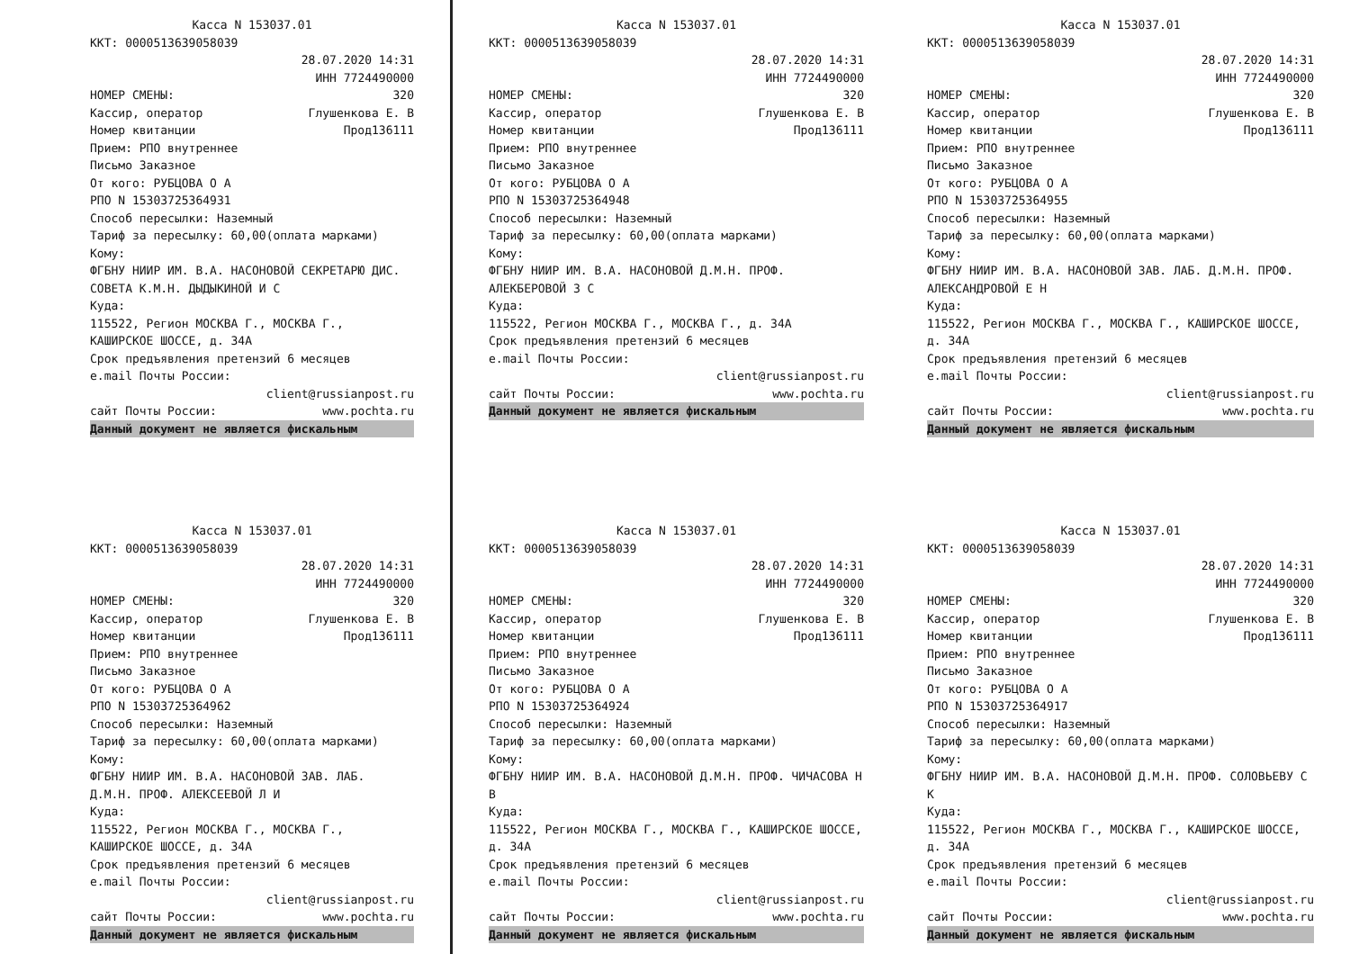Касса N 153037.01
ККТ: 0000513639058039
28.07.2020 14:31
ИНН 7724490000
НОМЕР СМЕНЫ: 320
Кассир, оператор Глушенкова Е. В
Номер квитанции Прод136111
Прием: РПО внутреннее
Письмо Заказное
От кого: РУБЦОВА О А
РПО N 15303725364931
Способ пересылки: Наземный
Тариф за пересылку: 60,00(оплата марками)
Кому:
ФГБНУ НИИР ИМ. В.А. НАСОНОВОЙ СЕКРЕТАРЮ ДИС. СОВЕТА К.М.Н. ДЫДЫКИНОЙ И С
Куда:
115522, Регион МОСКВА Г., МОСКВА Г., КАШИРСКОЕ ШОССЕ, д. 34А
Срок предъявления претензий 6 месяцев
e.mail Почты России:
client@russianpost.ru
сайт Почты России: www.pochta.ru
Данный документ не является фискальным
Касса N 153037.01
ККТ: 0000513639058039
28.07.2020 14:31
ИНН 7724490000
НОМЕР СМЕНЫ: 320
Кассир, оператор Глушенкова Е. В
Номер квитанции Прод136111
Прием: РПО внутреннее
Письмо Заказное
От кого: РУБЦОВА О А
РПО N 15303725364948
Способ пересылки: Наземный
Тариф за пересылку: 60,00(оплата марками)
Кому:
ФГБНУ НИИР ИМ. В.А. НАСОНОВОЙ Д.М.Н. ПРОФ. АЛЕКБЕРОВОЙ З С
Куда:
115522, Регион МОСКВА Г., МОСКВА Г., д. 34А
Срок предъявления претензий 6 месяцев
e.mail Почты России:
client@russianpost.ru
сайт Почты России: www.pochta.ru
Данный документ не является фискальным
Касса N 153037.01
ККТ: 0000513639058039
28.07.2020 14:31
ИНН 7724490000
НОМЕР СМЕНЫ: 320
Кассир, оператор Глушенкова Е. В
Номер квитанции Прод136111
Прием: РПО внутреннее
Письмо Заказное
От кого: РУБЦОВА О А
РПО N 15303725364955
Способ пересылки: Наземный
Тариф за пересылку: 60,00(оплата марками)
Кому:
ФГБНУ НИИР ИМ. В.А. НАСОНОВОЙ ЗАВ. ЛАБ. Д.М.Н. ПРОФ. АЛЕКСАНДРОВОЙ Е Н
Куда:
115522, Регион МОСКВА Г., МОСКВА Г., КАШИРСКОЕ ШОССЕ, д. 34А
Срок предъявления претензий 6 месяцев
e.mail Почты России:
client@russianpost.ru
сайт Почты России: www.pochta.ru
Данный документ не является фискальным
Касса N 153037.01
ККТ: 0000513639058039
28.07.2020 14:31
ИНН 7724490000
НОМЕР СМЕНЫ: 320
Кассир, оператор Глушенкова Е. В
Номер квитанции Прод136111
Прием: РПО внутреннее
Письмо Заказное
От кого: РУБЦОВА О А
РПО N 15303725364962
Способ пересылки: Наземный
Тариф за пересылку: 60,00(оплата марками)
Кому:
ФГБНУ НИИР ИМ. В.А. НАСОНОВОЙ ЗАВ. ЛАБ. Д.М.Н. ПРОФ. АЛЕКСЕЕВОЙ Л И
Куда:
115522, Регион МОСКВА Г., МОСКВА Г., КАШИРСКОЕ ШОССЕ, д. 34А
Срок предъявления претензий 6 месяцев
e.mail Почты России:
client@russianpost.ru
сайт Почты России: www.pochta.ru
Данный документ не является фискальным
Касса N 153037.01
ККТ: 0000513639058039
28.07.2020 14:31
ИНН 7724490000
НОМЕР СМЕНЫ: 320
Кассир, оператор Глушенкова Е. В
Номер квитанции Прод136111
Прием: РПО внутреннее
Письмо Заказное
От кого: РУБЦОВА О А
РПО N 15303725364924
Способ пересылки: Наземный
Тариф за пересылку: 60,00(оплата марками)
Кому:
ФГБНУ НИИР ИМ. В.А. НАСОНОВОЙ Д.М.Н. ПРОФ. ЧИЧАСОВА Н В
Куда:
115522, Регион МОСКВА Г., МОСКВА Г., КАШИРСКОЕ ШОССЕ, д. 34А
Срок предъявления претензий 6 месяцев
e.mail Почты России:
client@russianpost.ru
сайт Почты России: www.pochta.ru
Данный документ не является фискальным
Касса N 153037.01
ККТ: 0000513639058039
28.07.2020 14:31
ИНН 7724490000
НОМЕР СМЕНЫ: 320
Кассир, оператор Глушенкова Е. В
Номер квитанции Прод136111
Прием: РПО внутреннее
Письмо Заказное
От кого: РУБЦОВА О А
РПО N 15303725364917
Способ пересылки: Наземный
Тариф за пересылку: 60,00(оплата марками)
Кому:
ФГБНУ НИИР ИМ. В.А. НАСОНОВОЙ Д.М.Н. ПРОФ. СОЛОВЬЕВУ С К
Куда:
115522, Регион МОСКВА Г., МОСКВА Г., КАШИРСКОЕ ШОССЕ, д. 34А
Срок предъявления претензий 6 месяцев
e.mail Почты России:
client@russianpost.ru
сайт Почты России: www.pochta.ru
Данный документ не является фискальным